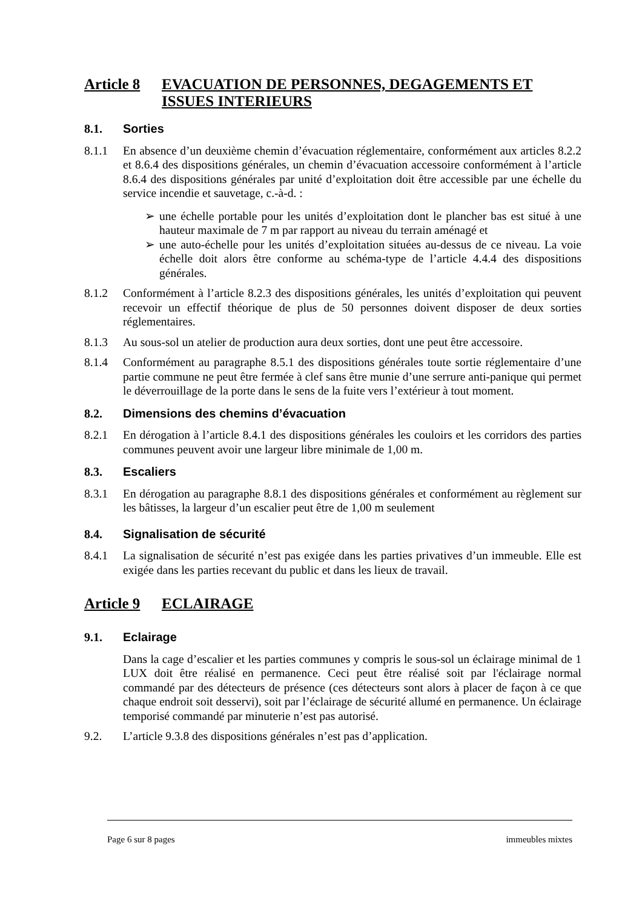Article 8 EVACUATION DE PERSONNES, DEGAGEMENTS ET ISSUES INTERIEURS
8.1. Sorties
8.1.1 En absence d’un deuxième chemin d’évacuation réglementaire, conformément aux articles 8.2.2 et 8.6.4 des dispositions générales, un chemin d’évacuation accessoire conformément à l’article 8.6.4 des dispositions générales par unité d’exploitation doit être accessible par une échelle du service incendie et sauvetage, c.-à-d. :
➢ une échelle portable pour les unités d’exploitation dont le plancher bas est situé à une hauteur maximale de 7 m par rapport au niveau du terrain aménagé et
➢ une auto-échelle pour les unités d’exploitation situées au-dessus de ce niveau. La voie échelle doit alors être conforme au schéma-type de l’article 4.4.4 des dispositions générales.
8.1.2 Conformément à l’article 8.2.3 des dispositions générales, les unités d’exploitation qui peuvent recevoir un effectif théorique de plus de 50 personnes doivent disposer de deux sorties réglementaires.
8.1.3 Au sous-sol un atelier de production aura deux sorties, dont une peut être accessoire.
8.1.4 Conformément au paragraphe 8.5.1 des dispositions générales toute sortie réglementaire d’une partie commune ne peut être fermée à clef sans être munie d’une serrure anti-panique qui permet le déverrouillage de la porte dans le sens de la fuite vers l’extérieur à tout moment.
8.2. Dimensions des chemins d’évacuation
8.2.1 En dérogation à l’article 8.4.1 des dispositions générales les couloirs et les corridors des parties communes peuvent avoir une largeur libre minimale de 1,00 m.
8.3. Escaliers
8.3.1 En dérogation au paragraphe 8.8.1 des dispositions générales et conformément au règlement sur les bâtisses, la largeur d’un escalier peut être de 1,00 m seulement
8.4. Signalisation de sécurité
8.4.1 La signalisation de sécurité n’est pas exigée dans les parties privatives d’un immeuble. Elle est exigée dans les parties recevant du public et dans les lieux de travail.
Article 9 ECLAIRAGE
9.1. Eclairage
Dans la cage d’escalier et les parties communes y compris le sous-sol un éclairage minimal de 1 LUX doit être réalisé en permanence. Ceci peut être réalisé soit par l'éclairage normal commandé par des détecteurs de présence (ces détecteurs sont alors à placer de façon à ce que chaque endroit soit desservi), soit par l’éclairage de sécurité allumé en permanence. Un éclairage temporisé commandé par minuterie n’est pas autorisé.
9.2. L’article 9.3.8 des dispositions générales n’est pas d’application.
Page 6 sur 8 pages immeubles mixtes